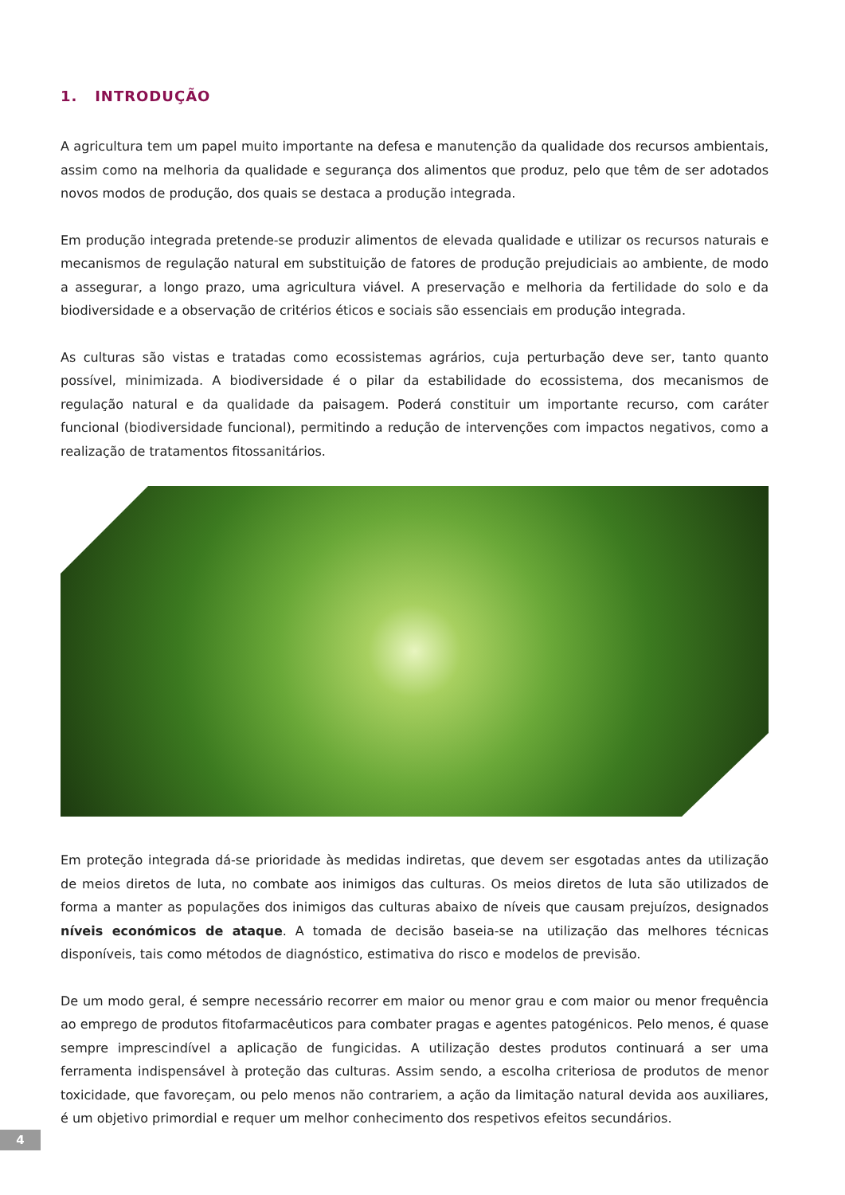1. INTRODUÇÃO
A agricultura tem um papel muito importante na defesa e manutenção da qualidade dos recursos ambientais, assim como na melhoria da qualidade e segurança dos alimentos que produz, pelo que têm de ser adotados novos modos de produção, dos quais se destaca a produção integrada.
Em produção integrada pretende-se produzir alimentos de elevada qualidade e utilizar os recursos naturais e mecanismos de regulação natural em substituição de fatores de produção prejudiciais ao ambiente, de modo a assegurar, a longo prazo, uma agricultura viável. A preservação e melhoria da fertilidade do solo e da biodiversidade e a observação de critérios éticos e sociais são essenciais em produção integrada.
As culturas são vistas e tratadas como ecossistemas agrários, cuja perturbação deve ser, tanto quanto possível, minimizada. A biodiversidade é o pilar da estabilidade do ecossistema, dos mecanismos de regulação natural e da qualidade da paisagem. Poderá constituir um importante recurso, com caráter funcional (biodiversidade funcional), permitindo a redução de intervenções com impactos negativos, como a realização de tratamentos fitossanitários.
Em proteção integrada dá-se prioridade às medidas indiretas, que devem ser esgotadas antes da utilização de meios diretos de luta, no combate aos inimigos das culturas. Os meios diretos de luta são utilizados de forma a manter as populações dos inimigos das culturas abaixo de níveis que causam prejuízos, designados níveis económicos de ataque. A tomada de decisão baseia-se na utilização das melhores técnicas disponíveis, tais como métodos de diagnóstico, estimativa do risco e modelos de previsão.
De um modo geral, é sempre necessário recorrer em maior ou menor grau e com maior ou menor frequência ao emprego de produtos fitofarmacêuticos para combater pragas e agentes patogénicos. Pelo menos, é quase sempre imprescindível a aplicação de fungicidas. A utilização destes produtos continuará a ser uma ferramenta indispensável à proteção das culturas. Assim sendo, a escolha criteriosa de produtos de menor toxicidade, que favoreçam, ou pelo menos não contrariem, a ação da limitação natural devida aos auxiliares, é um objetivo primordial e requer um melhor conhecimento dos respetivos efeitos secundários.
4